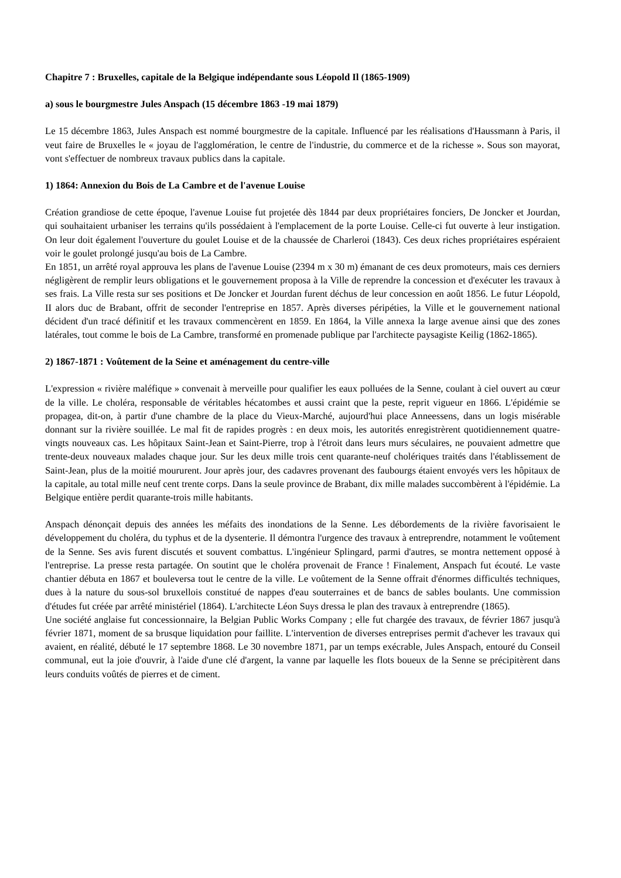Chapitre 7 : Bruxelles, capitale de la Belgique indépendante sous Léopold Il (1865-1909)
a) sous le bourgmestre Jules Anspach (15 décembre 1863 -19 mai 1879)
Le 15 décembre 1863, Jules Anspach est nommé bourgmestre de la capitale. Influencé par les réalisations d'Haussmann à Paris, il veut faire de Bruxelles le « joyau de l'agglomération, le centre de l'industrie, du commerce et de la richesse ». Sous son mayorat, vont s'effectuer de nombreux travaux publics dans la capitale.
1) 1864: Annexion du Bois de La Cambre et de l'avenue Louise
Création grandiose de cette époque, l'avenue Louise fut projetée dès 1844 par deux propriétaires fonciers, De Joncker et Jourdan, qui souhaitaient urbaniser les terrains qu'ils possédaient à l'emplacement de la porte Louise. Celle-ci fut ouverte à leur instigation. On leur doit également l'ouverture du goulet Louise et de la chaussée de Charleroi (1843). Ces deux riches propriétaires espéraient voir le goulet prolongé jusqu'au bois de La Cambre.
En 1851, un arrêté royal approuva les plans de l'avenue Louise (2394 m x 30 m) émanant de ces deux promoteurs, mais ces derniers négligèrent de remplir leurs obligations et le gouvernement proposa à la Ville de reprendre la concession et d'exécuter les travaux à ses frais. La Ville resta sur ses positions et De Joncker et Jourdan furent déchus de leur concession en août 1856. Le futur Léopold, II alors duc de Brabant, offrit de seconder l'entreprise en 1857. Après diverses péripéties, la Ville et le gouvernement national décident d'un tracé définitif et les travaux commencèrent en 1859. En 1864, la Ville annexa la large avenue ainsi que des zones latérales, tout comme le bois de La Cambre, transformé en promenade publique par l'architecte paysagiste Keilig (1862-1865).
2) 1867-1871 : Voûtement de la Seine et aménagement du centre-ville
L'expression « rivière maléfique » convenait à merveille pour qualifier les eaux polluées de la Senne, coulant à ciel ouvert au cœur de la ville. Le choléra, responsable de véritables hécatombes et aussi craint que la peste, reprit vigueur en 1866. L'épidémie se propagea, dit-on, à partir d'une chambre de la place du Vieux-Marché, aujourd'hui place Anneessens, dans un logis misérable donnant sur la rivière souillée. Le mal fit de rapides progrès : en deux mois, les autorités enregistrèrent quotidiennement quatre-vingts nouveaux cas. Les hôpitaux Saint-Jean et Saint-Pierre, trop à l'étroit dans leurs murs séculaires, ne pouvaient admettre que trente-deux nouveaux malades chaque jour. Sur les deux mille trois cent quarante-neuf cholériques traités dans l'établissement de Saint-Jean, plus de la moitié moururent. Jour après jour, des cadavres provenant des faubourgs étaient envoyés vers les hôpitaux de la capitale, au total mille neuf cent trente corps. Dans la seule province de Brabant, dix mille malades succombèrent à l'épidémie. La Belgique entière perdit quarante-trois mille habitants.
Anspach dénonçait depuis des années les méfaits des inondations de la Senne. Les débordements de la rivière favorisaient le développement du choléra, du typhus et de la dysenterie. Il démontra l'urgence des travaux à entreprendre, notamment le voûtement de la Senne. Ses avis furent discutés et souvent combattus. L'ingénieur Splingard, parmi d'autres, se montra nettement opposé à l'entreprise. La presse resta partagée. On soutint que le choléra provenait de France ! Finalement, Anspach fut écouté. Le vaste chantier débuta en 1867 et bouleversa tout le centre de la ville. Le voûtement de la Senne offrait d'énormes difficultés techniques, dues à la nature du sous-sol bruxellois constitué de nappes d'eau souterraines et de bancs de sables boulants. Une commission d'études fut créée par arrêté ministériel (1864). L'architecte Léon Suys dressa le plan des travaux à entreprendre (1865).
Une société anglaise fut concessionnaire, la Belgian Public Works Company ; elle fut chargée des travaux, de février 1867 jusqu'à février 1871, moment de sa brusque liquidation pour faillite. L'intervention de diverses entreprises permit d'achever les travaux qui avaient, en réalité, débuté le 17 septembre 1868. Le 30 novembre 1871, par un temps exécrable, Jules Anspach, entouré du Conseil communal, eut la joie d'ouvrir, à l'aide d'une clé d'argent, la vanne par laquelle les flots boueux de la Senne se précipitèrent dans leurs conduits voûtés de pierres et de ciment.